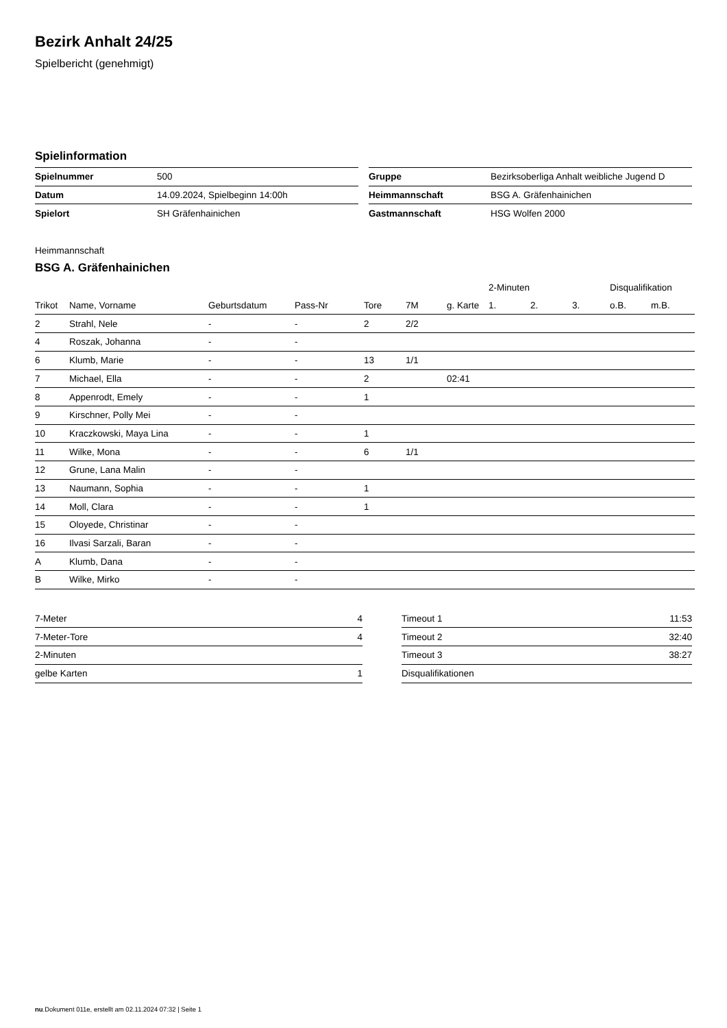Bezirk Anhalt 24/25
Spielbericht (genehmigt)
Spielinformation
| Spielnummer | 500 |
| Datum | 14.09.2024, Spielbeginn 14:00h |
| Spielort | SH Gräfenhainichen |
| Gruppe | Bezirksoberliga Anhalt weibliche Jugend D |
| Heimmannschaft | BSG A. Gräfenhainichen |
| Gastmannschaft | HSG Wolfen 2000 |
Heimmannschaft
BSG A. Gräfenhainichen
| | | | | | | | 2-Minuten | | | Disqualifikation | |
| --- | --- | --- | --- | --- | --- | --- | --- | --- | --- | --- | --- |
| Trikot | Name, Vorname | Geburtsdatum | Pass-Nr | Tore | 7M | g. Karte | 1. | 2. | 3. | o.B. | m.B. |
| 2 | Strahl, Nele | - | - | 2 | 2/2 | | | | | | |
| 4 | Roszak, Johanna | - | - | | | | | | | | |
| 6 | Klumb, Marie | - | - | 13 | 1/1 | | | | | | |
| 7 | Michael, Ella | - | - | 2 | | 02:41 | | | | | |
| 8 | Appenrodt, Emely | - | - | 1 | | | | | | | |
| 9 | Kirschner, Polly Mei | - | - | | | | | | | | |
| 10 | Kraczkowski, Maya Lina | - | - | 1 | | | | | | | |
| 11 | Wilke, Mona | - | - | 6 | 1/1 | | | | | | |
| 12 | Grune, Lana Malin | - | - | | | | | | | | |
| 13 | Naumann, Sophia | - | - | 1 | | | | | | | |
| 14 | Moll, Clara | - | - | 1 | | | | | | | |
| 15 | Oloyede, Christinar | - | - | | | | | | | | |
| 16 | Ilvasi Sarzali, Baran | - | - | | | | | | | | |
| A | Klumb, Dana | - | - | | | | | | | | |
| B | Wilke, Mirko | - | - | | | | | | | | |
| 7-Meter | 4 |
| 7-Meter-Tore | 4 |
| 2-Minuten | |
| gelbe Karten | 1 |
| Timeout 1 | 11:53 |
| Timeout 2 | 32:40 |
| Timeout 3 | 38:27 |
| Disqualifikationen | |
nu.Dokument 011e, erstellt am 02.11.2024 07:32 | Seite 1